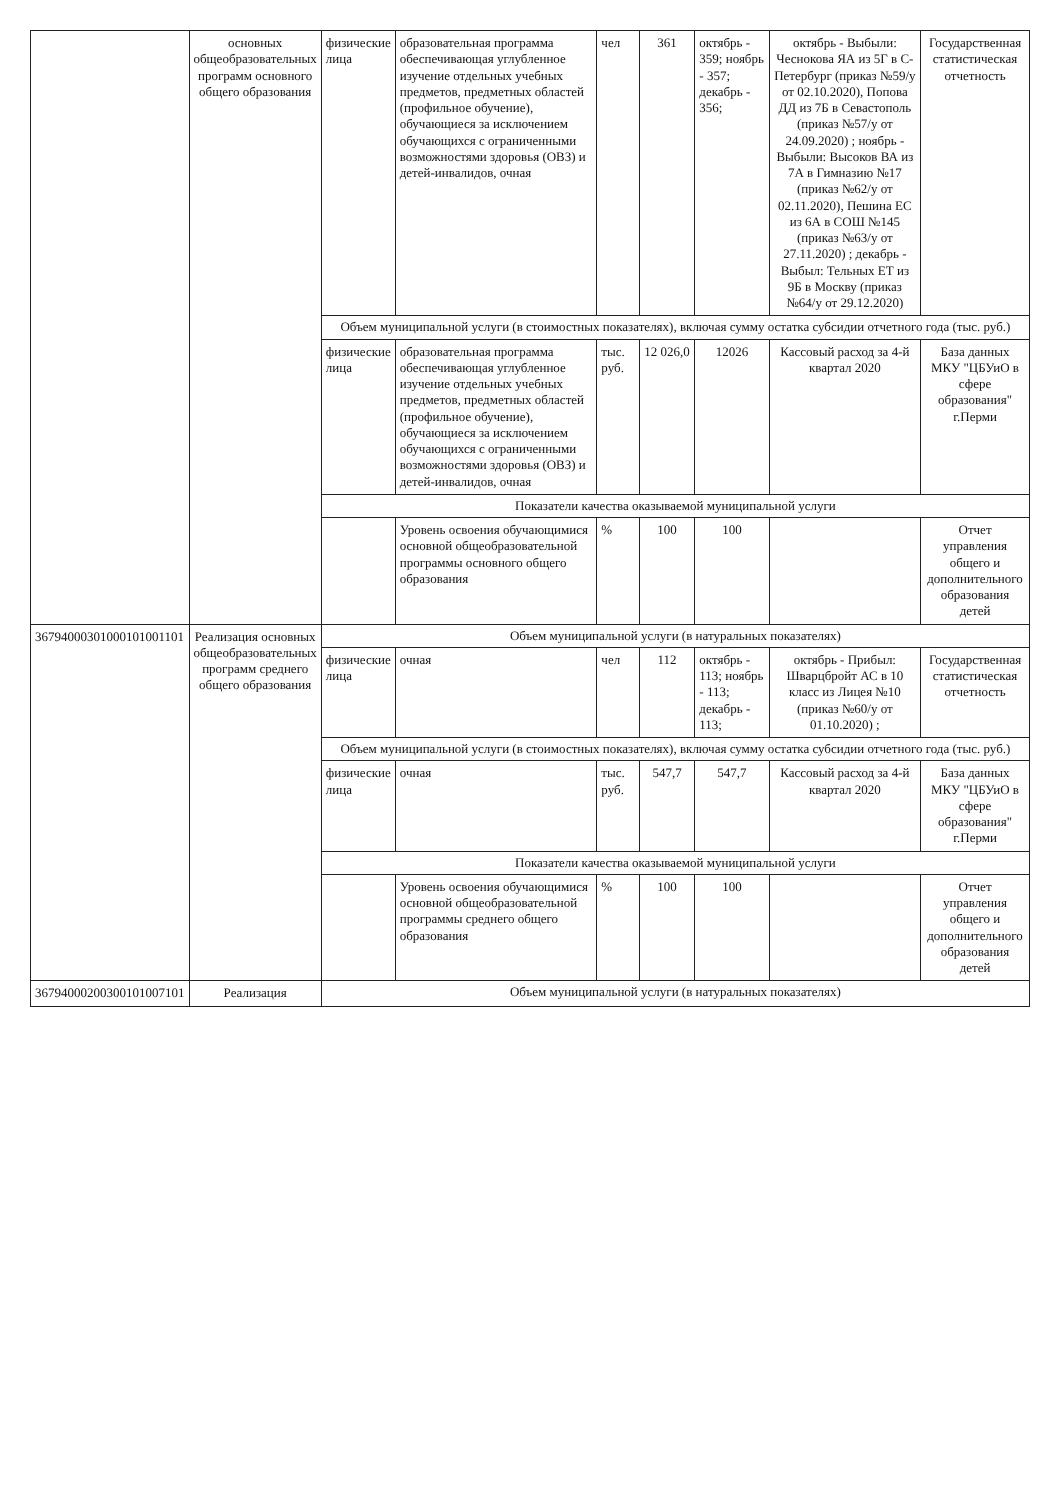| | основных общеобразовательных программ основного общего образования | физические лица | образовательная программа обеспечивающая углубленное изучение отдельных учебных предметов, предметных областей (профильное обучение), обучающиеся за исключением обучающихся с ограниченными возможностями здоровья (ОВЗ) и детей-инвалидов, очная | чел | 361 | октябрь - 359; ноябрь - 357; декабрь - 356; | октябрь - Выбыли: Чеснокова ЯА из 5Г в С-Петербург (приказ №59/у от 02.10.2020), Попова ДД из 7Б в Севастополь (приказ №57/у от 24.09.2020) ; ноябрь - Выбыли: Высоков ВА из 7А в Гимназию №17 (приказ №62/у от 02.11.2020), Пешина ЕС из 6А в СОШ №145 (приказ №63/у от 27.11.2020) ; декабрь - Выбыл: Тельных ЕТ из 9Б в Москву (приказ №64/у от 29.12.2020) | Государственная статистическая отчетность |
| | | Объем муниципальной услуги (в стоимостных показателях), включая сумму остатка субсидии отчетного года (тыс. руб.) | | | | | | |
| | | физические лица | образовательная программа обеспечивающая углубленное изучение отдельных учебных предметов, предметных областей (профильное обучение), обучающиеся за исключением обучающихся с ограниченными возможностями здоровья (ОВЗ) и детей-инвалидов, очная | тыс. руб. | 12 026,0 | 12026 | Кассовый расход за 4-й квартал 2020 | База данных МКУ "ЦБУиО в сфере образования" г.Перми |
| | | Показатели качества оказываемой муниципальной услуги | | | | | | |
| | | | Уровень освоения обучающимися основной общеобразовательной программы основного общего образования | % | 100 | 100 | | Отчет управления общего и дополнительного образования детей |
| 36794000301000101001101 | Реализация основных общеобразовательных программ среднего общего образования | Объем муниципальной услуги (в натуральных показателях) | | | | | | |
| | | физические лица | очная | чел | 112 | октябрь - 113; ноябрь - 113; декабрь - 113; | октябрь - Прибыл: Шварцбройт АС в 10 класс из Лицея №10 (приказ №60/у от 01.10.2020) ; | Государственная статистическая отчетность |
| | | Объем муниципальной услуги (в стоимостных показателях), включая сумму остатка субсидии отчетного года (тыс. руб.) | | | | | | |
| | | физические лица | очная | тыс. руб. | 547,7 | 547,7 | Кассовый расход за 4-й квартал 2020 | База данных МКУ "ЦБУиО в сфере образования" г.Перми |
| | | Показатели качества оказываемой муниципальной услуги | | | | | | |
| | | | Уровень освоения обучающимися основной общеобразовательной программы среднего общего образования | % | 100 | 100 | | Отчет управления общего и дополнительного образования детей |
| 36794000200300101007101 | Реализация | Объем муниципальной услуги (в натуральных показателях) | | | | | | |